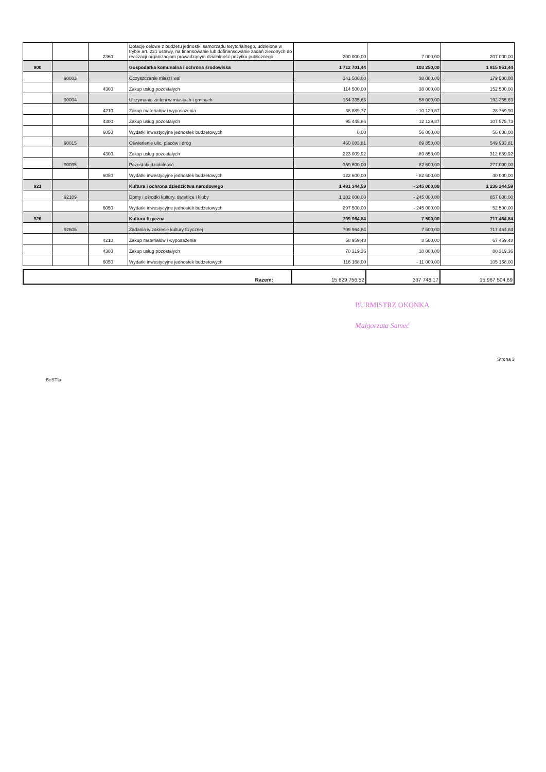| | | 2360 | Dotacje celowe z budżetu jednostki samorządu terytorialnego, udzielone w trybie art. 221 ustawy, na finansowanie lub dofinansowanie zadań zleconych do realizacji organizacjom prowadzącym działalność pożytku publicznego | 200 000,00 | 7 000,00 | 207 000,00 |
| 900 | | | Gospodarka komunalna i ochrona środowiska | 1 712 701,44 | 103 250,00 | 1 815 951,44 |
| | 90003 | | Oczyszczanie miast i wsi | 141 500,00 | 38 000,00 | 179 500,00 |
| | | 4300 | Zakup usług pozostałych | 114 500,00 | 38 000,00 | 152 500,00 |
| | 90004 | | Utrzymanie zieleni w miastach i gminach | 134 335,63 | 58 000,00 | 192 335,63 |
| | | 4210 | Zakup materiałów i wyposażenia | 38 889,77 | - 10 129,87 | 28 759,90 |
| | | 4300 | Zakup usług pozostałych | 95 445,86 | 12 129,87 | 107 575,73 |
| | | 6050 | Wydatki inwestycyjne jednostek budżetowych | 0,00 | 56 000,00 | 56 000,00 |
| | 90015 | | Oświetlenie ulic, placów i dróg | 460 083,81 | 89 850,00 | 549 933,81 |
| | | 4300 | Zakup usług pozostałych | 223 009,92 | 89 850,00 | 312 859,92 |
| | 90095 | | Pozostała działalność | 359 600,00 | - 82 600,00 | 277 000,00 |
| | | 6050 | Wydatki inwestycyjne jednostek budżetowych | 122 600,00 | - 82 600,00 | 40 000,00 |
| 921 | | | Kultura i ochrona dziedzictwa narodowego | 1 481 344,59 | - 245 000,00 | 1 236 344,59 |
| | 92109 | | Domy i ośrodki kultury, świetlice i kluby | 1 102 000,00 | - 245 000,00 | 857 000,00 |
| | | 6050 | Wydatki inwestycyjne jednostek budżetowych | 297 500,00 | - 245 000,00 | 52 500,00 |
| 926 | | | Kultura fizyczna | 709 964,84 | 7 500,00 | 717 464,84 |
| | 92605 | | Zadania w zakresie kultury fizycznej | 709 964,84 | 7 500,00 | 717 464,84 |
| | | 4210 | Zakup materiałów i wyposażenia | 58 959,48 | 8 500,00 | 67 459,48 |
| | | 4300 | Zakup usług pozostałych | 70 319,36 | 10 000,00 | 80 319,36 |
| | | 6050 | Wydatki inwestycyjne jednostek budżetowych | 116 168,00 | - 11 000,00 | 105 168,00 |
| Razem: | 15 629 756,52 | 337 748,17 | 15 967 504,69 |
BURMISTRZ OKONKA
Małgorzata Sameć
BeSTIa
Strona 3